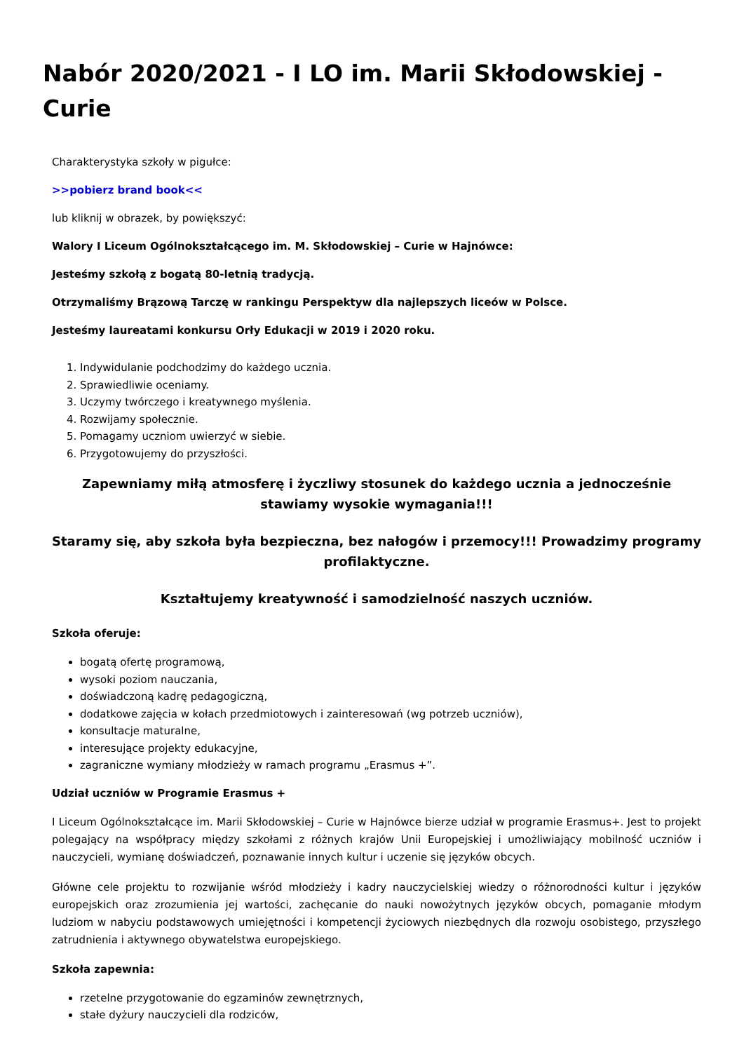Nabór 2020/2021 - I LO im. Marii Skłodowskiej - Curie
Charakterystyka szkoły w pigułce:
>>pobierz brand book<<
lub kliknij w obrazek, by powiększyć:
Walory I Liceum Ogólnokształcącego im. M. Skłodowskiej – Curie w Hajnówce:
Jesteśmy szkołą z bogatą 80-letnią tradycją.
Otrzymaliśmy Brązową Tarczę w rankingu Perspektyw dla najlepszych liceów w Polsce.
Jesteśmy laureatami konkursu Orły Edukacji w 2019 i 2020 roku.
1. Indywidulanie podchodzimy do każdego ucznia.
2. Sprawiedliwie oceniamy.
3. Uczymy twórczego i kreatywnego myślenia.
4. Rozwijamy społecznie.
5. Pomagamy uczniom uwierzyć w siebie.
6. Przygotowujemy do przyszłości.
Zapewniamy miłą atmosferę i życzliwy stosunek do każdego ucznia a jednocześnie stawiamy wysokie wymagania!!!
Staramy się, aby szkoła była bezpieczna, bez nałogów i przemocy!!! Prowadzimy programy profilaktyczne.
Kształtujemy kreatywność i samodzielność naszych uczniów.
Szkoła oferuje:
bogatą ofertę programową,
wysoki poziom nauczania,
doświadczoną kadrę pedagogiczną,
dodatkowe zajęcia w kołach przedmiotowych i zainteresowań (wg potrzeb uczniów),
konsultacje maturalne,
interesujące projekty edukacyjne,
zagraniczne wymiany młodzieży w ramach programu „Erasmus +”.
Udział uczniów w Programie Erasmus +
I Liceum Ogólnokształcące im. Marii Skłodowskiej – Curie w Hajnówce bierze udział w programie Erasmus+. Jest to projekt polegający na współpracy między szkołami z różnych krajów Unii Europejskiej i umożliwiający mobilność uczniów i nauczycieli, wymianę doświadczeń, poznawanie innych kultur i uczenie się języków obcych.
Główne cele projektu to rozwijanie wśród młodzieży i kadry nauczycielskiej wiedzy o różnorodności kultur i języków europejskich oraz zrozumienia jej wartości, zachęcanie do nauki nowożytnych języków obcych, pomaganie młodym ludziom w nabyciu podstawowych umiejętności i kompetencji życiowych niezbędnych dla rozwoju osobistego, przyszłego zatrudnienia i aktywnego obywatelstwa europejskiego.
Szkoła zapewnia:
rzetelne przygotowanie do egzaminów zewnętrznych,
stałe dyżury nauczycieli dla rodziców,